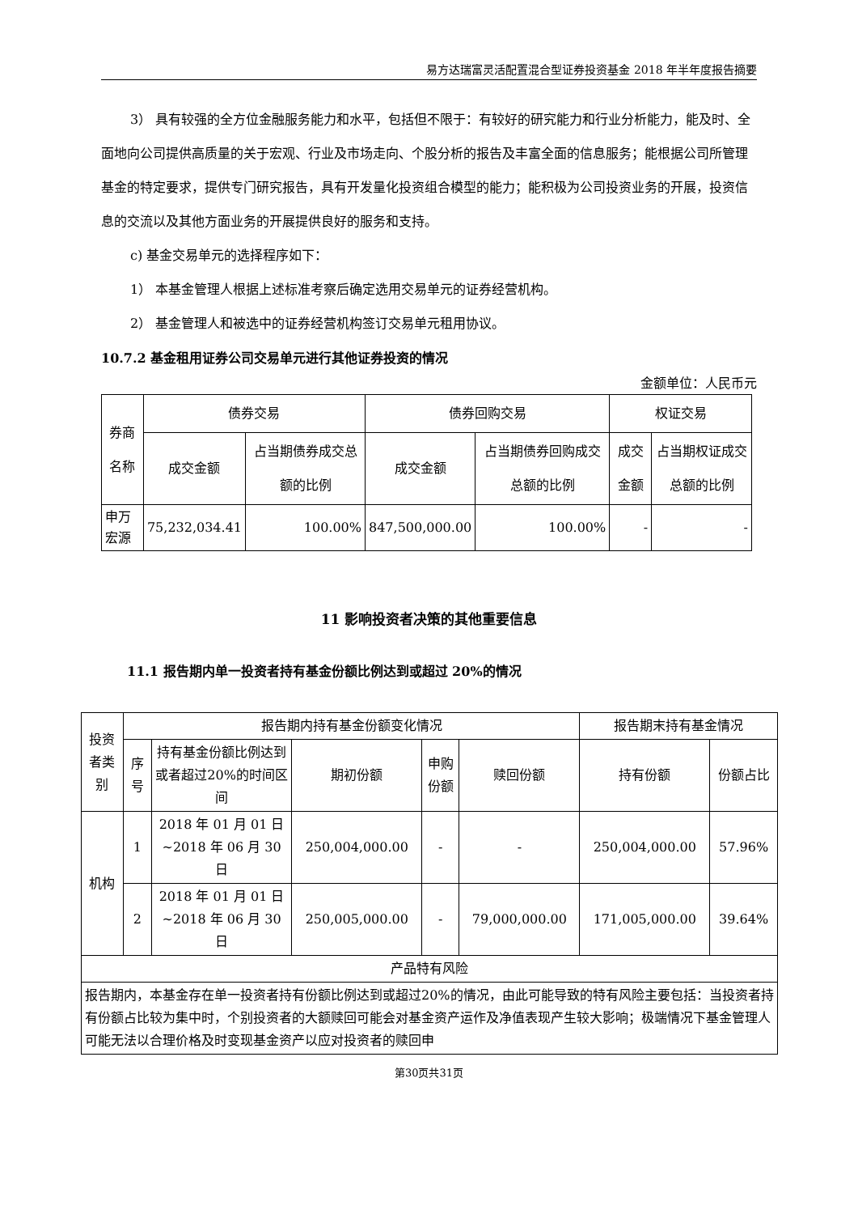易方达瑞富灵活配置混合型证券投资基金 2018 年半年度报告摘要
3） 具有较强的全方位金融服务能力和水平，包括但不限于：有较好的研究能力和行业分析能力，能及时、全面地向公司提供高质量的关于宏观、行业及市场走向、个股分析的报告及丰富全面的信息服务；能根据公司所管理基金的特定要求，提供专门研究报告，具有开发量化投资组合模型的能力；能积极为公司投资业务的开展，投资信息的交流以及其他方面业务的开展提供良好的服务和支持。
c) 基金交易单元的选择程序如下：
1） 本基金管理人根据上述标准考察后确定选用交易单元的证券经营机构。
2） 基金管理人和被选中的证券经营机构签订交易单元租用协议。
10.7.2 基金租用证券公司交易单元进行其他证券投资的情况
金额单位：人民币元
| 券商名称 | 债券交易 | | 债券回购交易 | | 权证交易 | |
| --- | --- | --- | --- | --- | --- | --- |
| | 成交金额 | 占当期债券成交总额的比例 | 成交金额 | 占当期债券回购成交总额的比例 | 成交金额 | 占当期权证成交总额的比例 |
| 申万宏源 | 75,232,034.41 | 100.00% | 847,500,000.00 | 100.00% | - | - |
11 影响投资者决策的其他重要信息
11.1 报告期内单一投资者持有基金份额比例达到或超过 20%的情况
| 投资者类别 | 报告期内持有基金份额变化情况 | | | | | 报告期末持有基金情况 | |
| --- | --- | --- | --- | --- | --- | --- | --- |
| | 序号 | 持有基金份额比例达到或者超过20%的时间区间 | 期初份额 | 申购份额 | 赎回份额 | 持有份额 | 份额占比 |
| 机构 | 1 | 2018 年 01 月 01 日 ~2018 年 06 月 30 日 | 250,004,000.00 | - | - | 250,004,000.00 | 57.96% |
| | 2 | 2018 年 01 月 01 日 ~2018 年 06 月 30 日 | 250,005,000.00 | - | 79,000,000.00 | 171,005,000.00 | 39.64% |
| 产品特有风险 | | | | | | | |
| 报告期内，本基金存在单一投资者持有份额比例达到或超过20%的情况，由此可能导致的特有风险主要包括：当投资者持有份额占比较为集中时，个别投资者的大额赎回可能会对基金资产运作及净值表现产生较大影响；极端情况下基金管理人可能无法以合理价格及时变现基金资产以应对投资者的赎回申 | | | | | | | |
第30页共31页